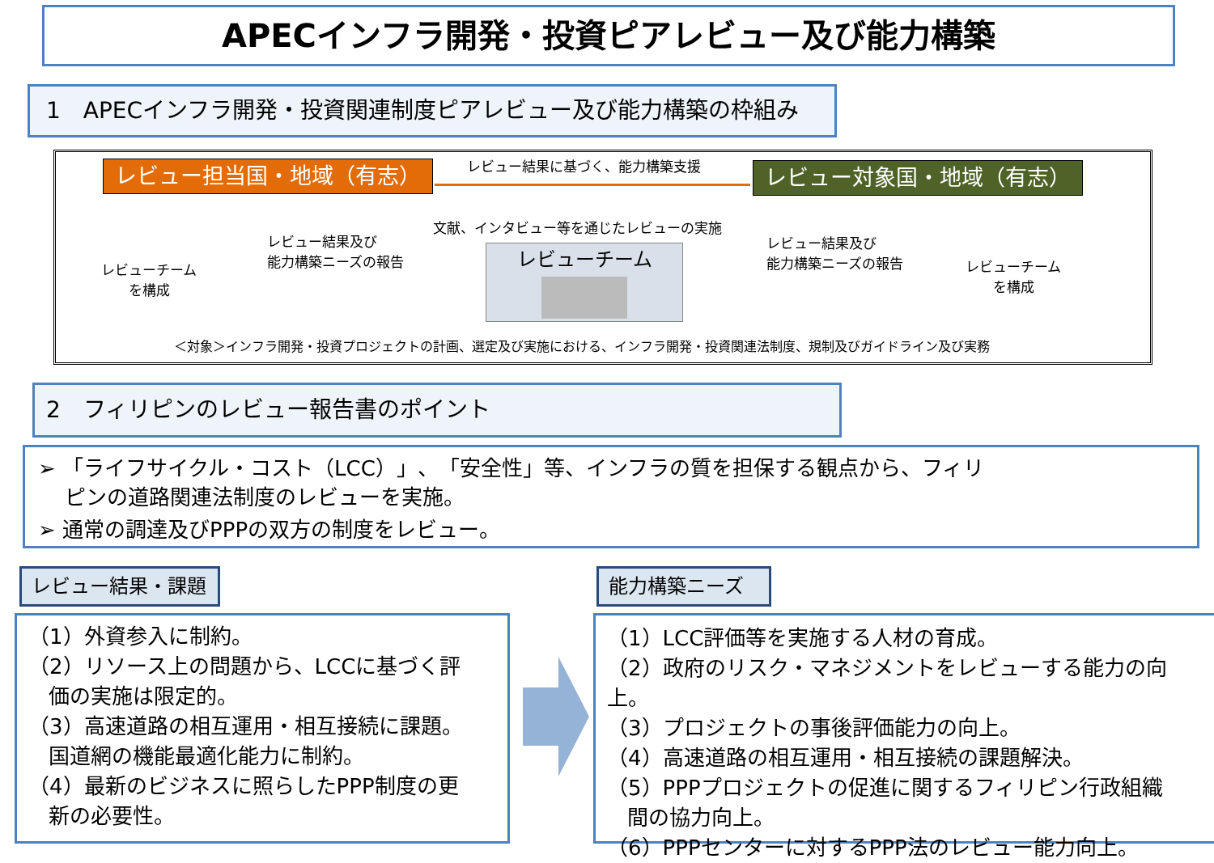APECインフラ開発・投資ピアレビュー及び能力構築
1　APECインフラ開発・投資関連制度ピアレビュー及び能力構築の枠組み
レビュー担当国・地域（有志） レビュー結果に基づく、能力構築支援 レビュー対象国・地域（有志）
文献、インタビュー等を通じたレビューの実施
レビュー結果及び
能力構築ニーズの報告
レビュー結果及び
能力構築ニーズの報告
レビューチーム
を構成
レビューチーム
を構成
レビューチーム
＜対象＞インフラ開発・投資プロジェクトの計画、選定及び実施における、インフラ開発・投資関連法制度、規制及びガイドライン及び実務
2　フィリピンのレビュー報告書のポイント
➢ 「ライフサイクル・コスト（LCC）」、「安全性」等、インフラの質を担保する観点から、フィリ
ピンの道路関連法制度のレビューを実施。
➢ 通常の調達及びPPPの双方の制度をレビュー。
レビュー結果・課題 能力構築ニーズ
（1）外資参入に制約。
（2）リソース上の問題から、LCCに基づく評
価の実施は限定的。
（3）高速道路の相互運用・相互接続に課題。
国道網の機能最適化能力に制約。
（4）最新のビジネスに照らしたPPP制度の更
新の必要性。
（1）LCC評価等を実施する人材の育成。
（2）政府のリスク・マネジメントをレビューする能力の向上。
（3）プロジェクトの事後評価能力の向上。
（4）高速道路の相互運用・相互接続の課題解決。
（5）PPPプロジェクトの促進に関するフィリピン行政組織
間の協力向上。
（6）PPPセンターに対するPPP法のレビュー能力向上。